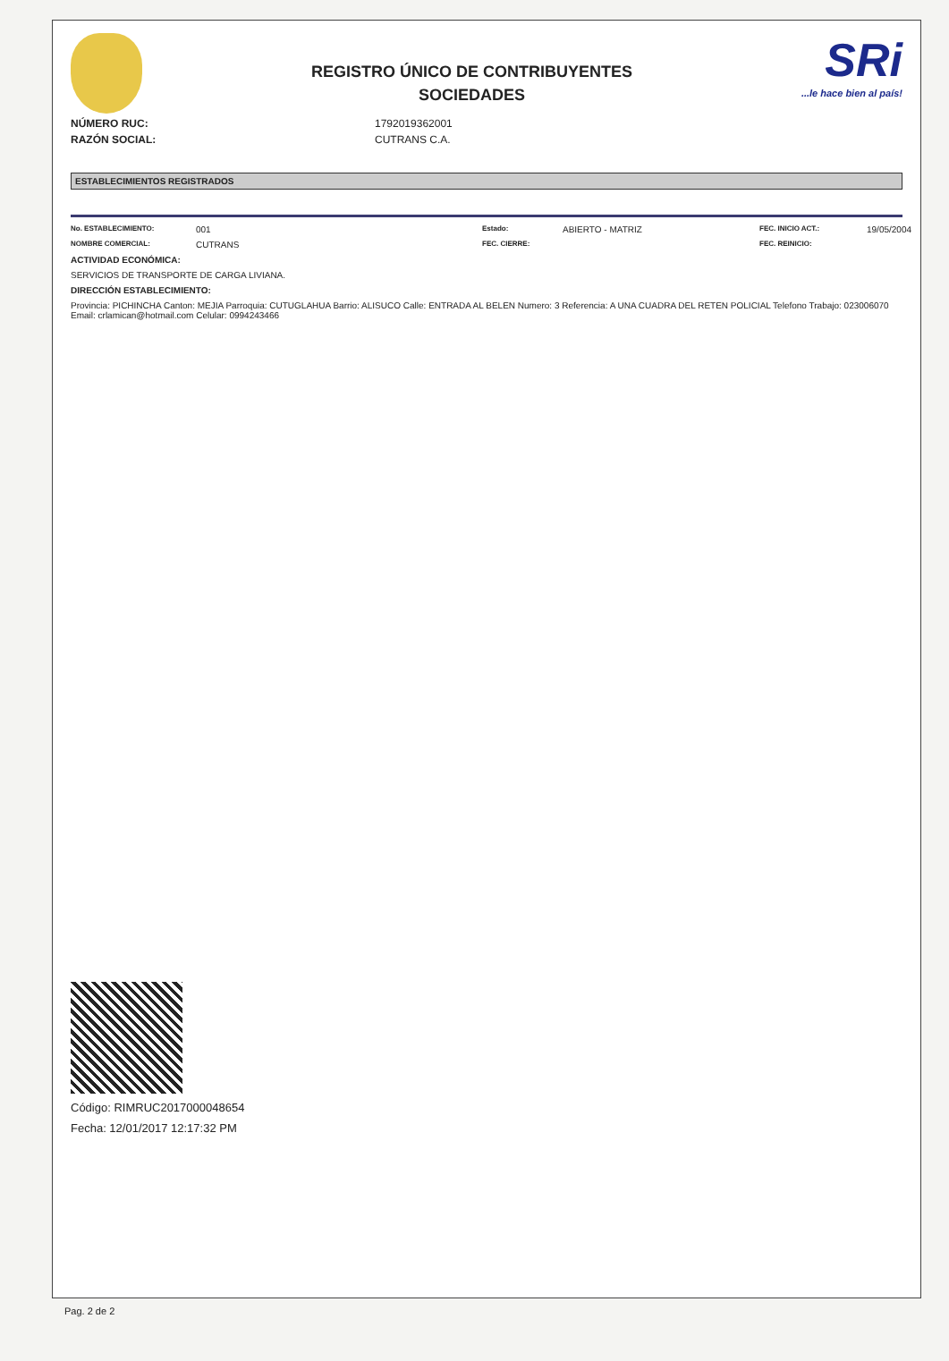REGISTRO ÚNICO DE CONTRIBUYENTES
SOCIEDADES
SRi...le hace bien al país!
NÚMERO RUC: 1792019362001
RAZÓN SOCIAL: CUTRANS C.A.
ESTABLECIMIENTOS REGISTRADOS
No. ESTABLECIMIENTO: 001 Estado: ABIERTO - MATRIZ FEC. INICIO ACT.: 19/05/2004 NOMBRE COMERCIAL: CUTRANS FEC. CIERRE: FEC. REINICIO:
ACTIVIDAD ECONÓMICA:
SERVICIOS DE TRANSPORTE DE CARGA LIVIANA.
DIRECCIÓN ESTABLECIMIENTO:
Provincia: PICHINCHA Canton: MEJIA Parroquia: CUTUGLAHUA Barrio: ALISUCO Calle: ENTRADA AL BELEN Numero: 3 Referencia: A UNA CUADRA DEL RETEN POLICIAL Telefono Trabajo: 023006070 Email: crlamican@hotmail.com Celular: 0994243466
Código: RIMRUC2017000048654
Fecha: 12/01/2017 12:17:32 PM
Pag. 2 de 2